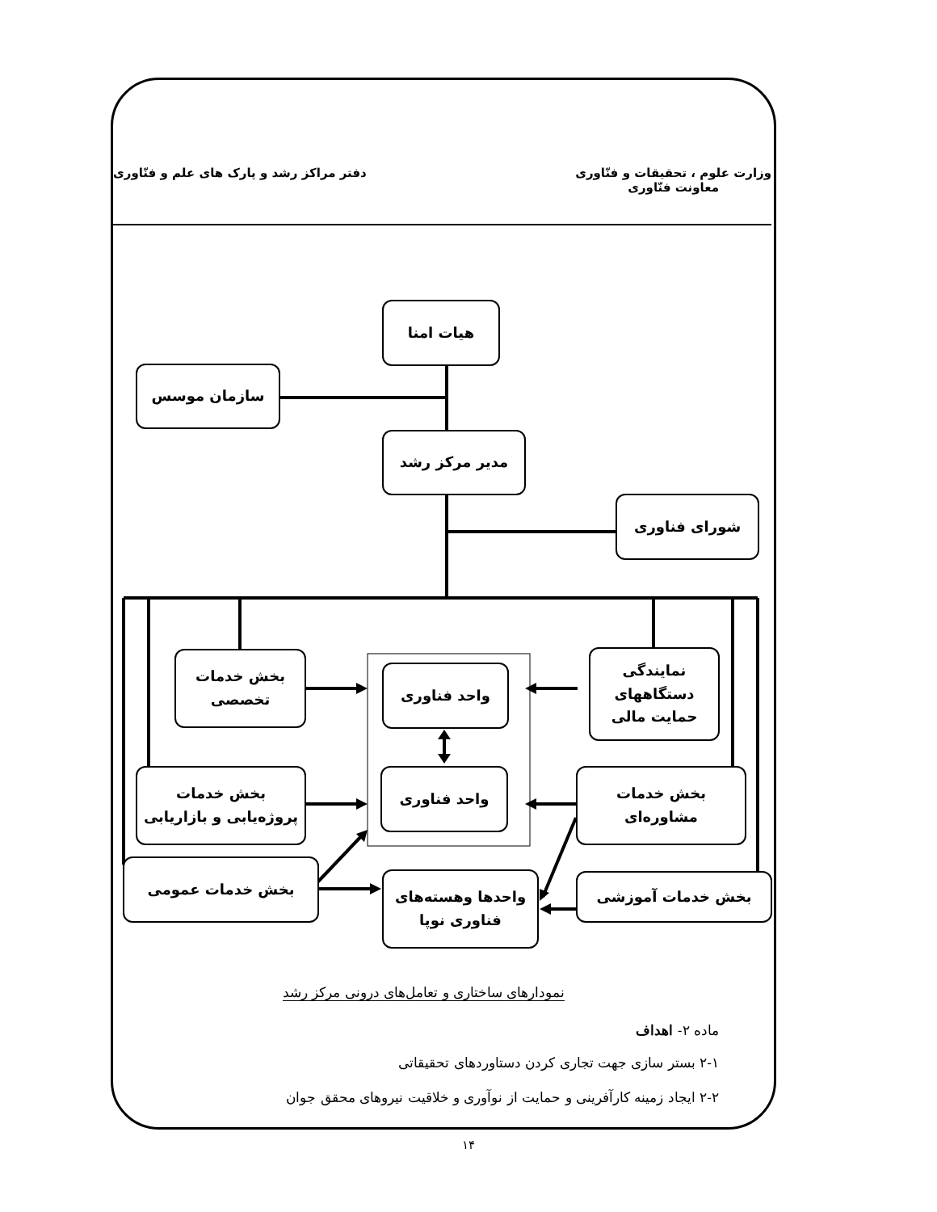وزارت علوم ، تحقیقات و فنّاوری
معاونت فنّاوری
دفتر مراکز رشد و پارک های علم و فنّاوری
هیات امنا
سازمان موسس
مدیر مرکز رشد
شورای فناوری
بخش خدمات
تخصصی
واحد فناوری
نمایندگی
دستگاههای
حمایت مالی
بخش خدمات
پروژه‌یابی و بازاریابی
واحد فناوری
بخش خدمات
مشاوره‌ای
بخش خدمات عمومی
واحدها وهسته‌های
فناوری نوپا
بخش خدمات آموزشی
نمودارهای ساختاری و تعامل‌های درونی مرکز رشد
ماده ۲- اهداف
۲-۱ بستر سازی جهت تجاری کردن دستاوردهای تحقیقاتی
۲-۲ ایجاد زمینه کارآفرینی و حمایت از نوآوری و خلاقیت نیروهای محقق جوان
۱۴